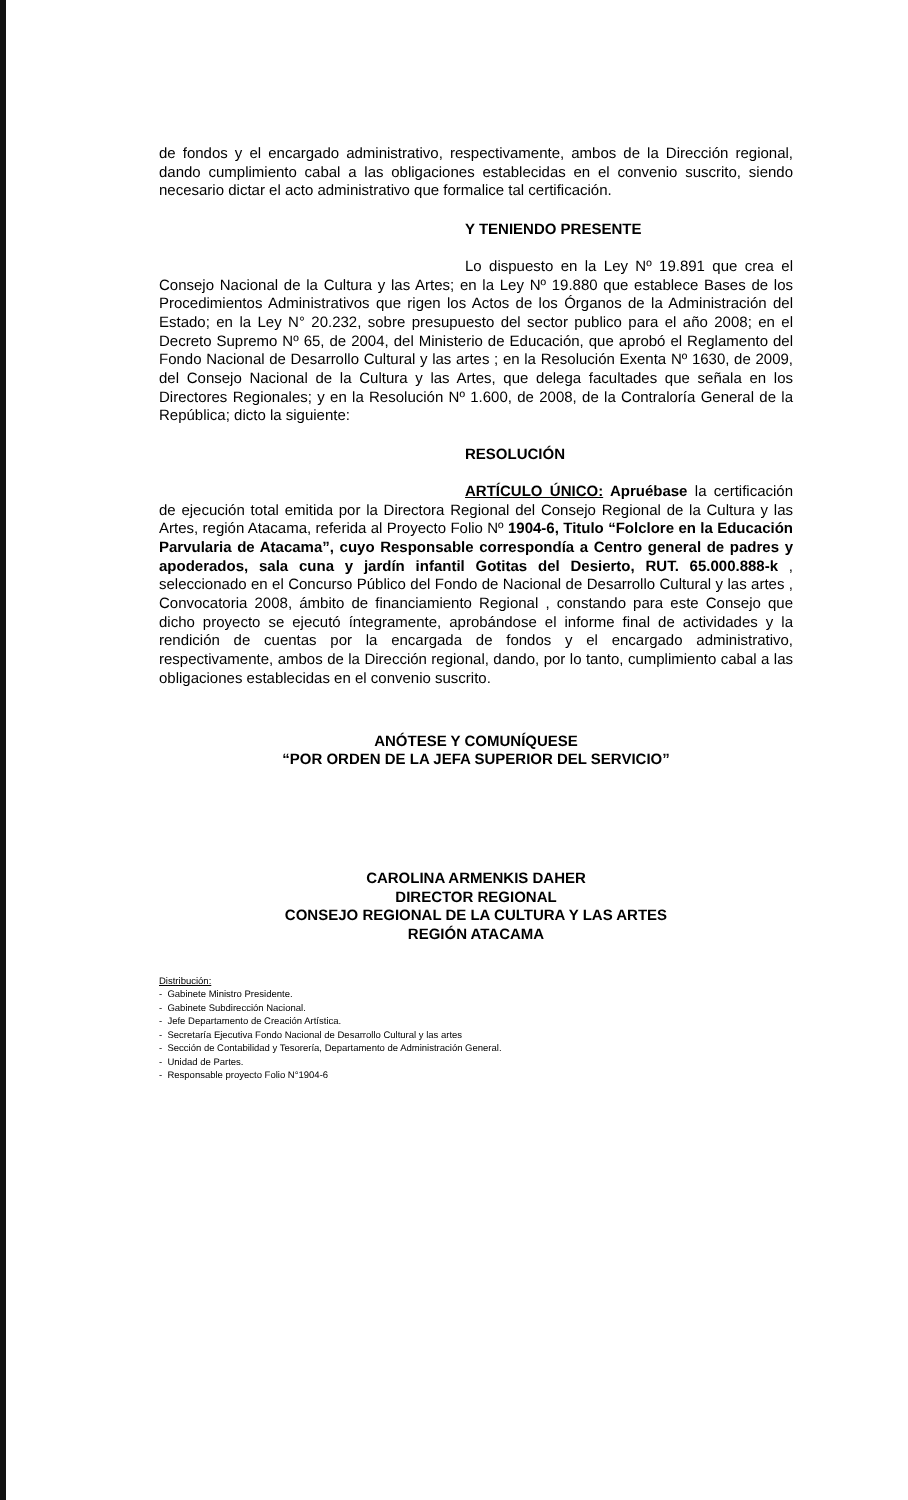de fondos y el encargado administrativo, respectivamente, ambos de la Dirección regional, dando cumplimiento cabal a las obligaciones establecidas en el convenio suscrito, siendo necesario dictar el acto administrativo que formalice tal certificación.
Y TENIENDO PRESENTE
Lo dispuesto en la Ley Nº 19.891 que crea el Consejo Nacional de la Cultura y las Artes; en la Ley Nº 19.880 que establece Bases de los Procedimientos Administrativos que rigen los Actos de los Órganos de la Administración del Estado; en la Ley N° 20.232, sobre presupuesto del sector publico para el año 2008; en el Decreto Supremo Nº 65, de 2004, del Ministerio de Educación, que aprobó el Reglamento del Fondo Nacional de Desarrollo Cultural y las artes ; en la Resolución Exenta Nº 1630, de 2009, del Consejo Nacional de la Cultura y las Artes, que delega facultades que señala en los Directores Regionales; y en la Resolución Nº 1.600, de 2008, de la Contraloría General de la República; dicto la siguiente:
RESOLUCIÓN
ARTÍCULO ÚNICO: Apruébase la certificación de ejecución total emitida por la Directora Regional del Consejo Regional de la Cultura y las Artes, región Atacama, referida al Proyecto Folio Nº 1904-6, Titulo “Folclore en la Educación Parvularia de Atacama”, cuyo Responsable correspondía a Centro general de padres y apoderados, sala cuna y jardín infantil Gotitas del Desierto, RUT. 65.000.888-k , seleccionado en el Concurso Público del Fondo de Nacional de Desarrollo Cultural y las artes , Convocatoria 2008, ámbito de financiamiento Regional , constando para este Consejo que dicho proyecto se ejecutó íntegramente, aprobándose el informe final de actividades y la rendición de cuentas por la encargada de fondos y el encargado administrativo, respectivamente, ambos de la Dirección regional, dando, por lo tanto, cumplimiento cabal a las obligaciones establecidas en el convenio suscrito.
ANÓTESE Y COMUNÍQUESE
“POR ORDEN DE LA JEFA SUPERIOR DEL SERVICIO”
CAROLINA ARMENKIS DAHER
DIRECTOR REGIONAL
CONSEJO REGIONAL DE LA CULTURA Y LAS ARTES
REGIÓN ATACAMA
Distribución:
- Gabinete Ministro Presidente.
- Gabinete Subdirección Nacional.
- Jefe Departamento de Creación Artística.
- Secretaría Ejecutiva Fondo Nacional de Desarrollo Cultural y las artes
- Sección de Contabilidad y Tesorería, Departamento de Administración General.
- Unidad de Partes.
- Responsable proyecto Folio N°1904-6